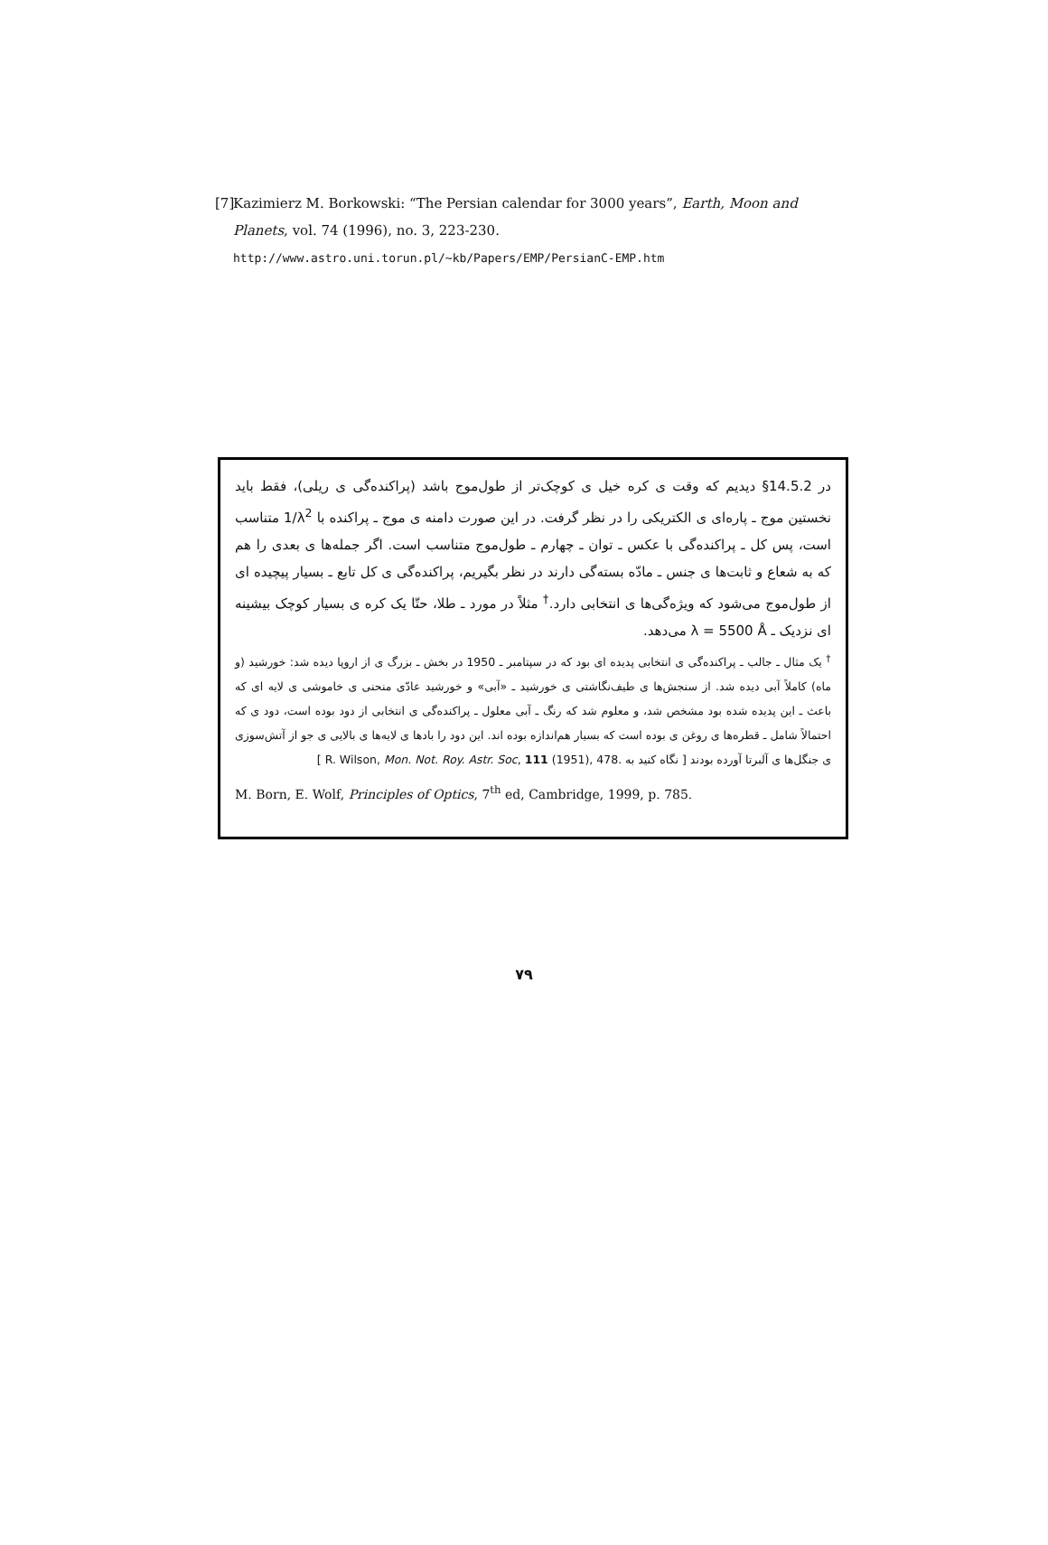[7] Kazimierz M. Borkowski: “The Persian calendar for 3000 years”, Earth, Moon and Planets, vol. 74 (1996), no. 3, 223-230.
http://www.astro.uni.torun.pl/~kb/Papers/EMP/PersianC-EMP.htm
در §14.5.2 دیدیم که وقت ی کره خیل ی کوچک‌تر از طول‌موج باشد (پراکنده‌گی ی ریلی)، فقط باید نخستین موج ـ پاره‌ای ی الکتریکی را در نظر گرفت. در این صورت دامنه ی موج ـ پراکنده با 1/λ<sup>2</sup> متناسب است، پس کل ـ پراکنده‌گی با عکس ـ توان ـ چهارم ـ طول‌موج متناسب است. اگر جمله‌ها ی بعدی را هم که به شعاع و ثابت‌ها ی جنس ـ مادّه بسته‌گی دارند در نظر بگیریم، پراکنده‌گی ی کل تابع ـ بسیار پیچیده ای از طول‌موج می‌شود که ویژه‌گی‌ها ی انتخابی دارد.<sup>†</sup> مثلاً در مورد ـ طلا، حتّا یک کره ی بسیار کوچک بیشینه ای نزدیک ـ λ = 5500 Å می‌دهد.
<sup>†</sup> یک مثال ـ جالب ـ پراکنده‌گی ی انتخابی پدیده ای بود که در سپتامبر ـ 1950 در بخش ـ بزرگ ی از اروپا دیده شد: خورشید (و ماه) کاملاً آبی دیده شد. از سنجش‌ها ی طیف‌نگاشتی ی خورشید ـ «آبی» و خورشید عادّی منحنی ی خاموشی ی لایه ای که باعث ـ این پدیده شده بود مشخص شد، و معلوم شد که رنگ ـ آبی معلول ـ پراکنده‌گی ی انتخابی از دود بوده است، دود ی که احتمالاً شامل ـ قطره‌ها ی روغن ی بوده است که بسیار هم‌اندازه بوده اند. این دود را بادها ی لایه‌ها ی بالایی ی جو از آتش‌سوزی ی جنگل‌ها ی آلبرتا آورده بودند [ نگاه کنید به R. Wilson, Mon. Not. Roy. Astr. Soc, 111 (1951), 478. ]
M. Born, E. Wolf, Principles of Optics, 7<sup>th</sup> ed, Cambridge, 1999, p. 785.
۷۹